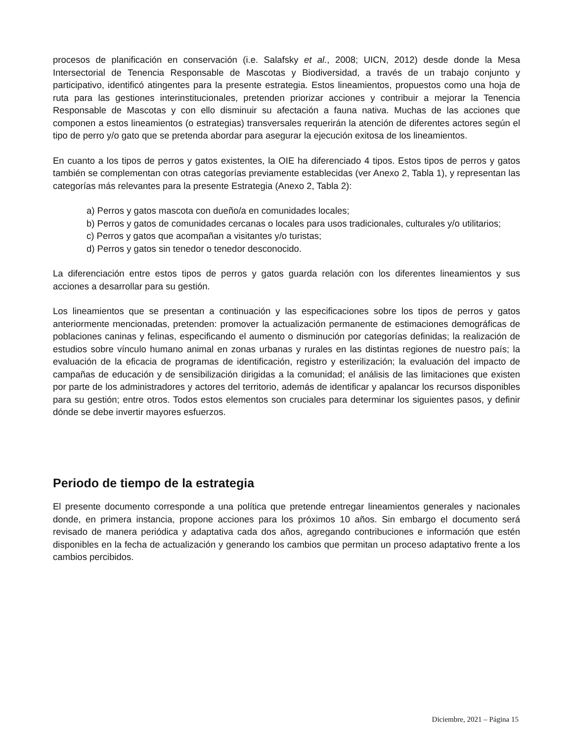procesos de planificación en conservación (i.e. Salafsky et al., 2008; UICN, 2012) desde donde la Mesa Intersectorial de Tenencia Responsable de Mascotas y Biodiversidad, a través de un trabajo conjunto y participativo, identificó atingentes para la presente estrategia. Estos lineamientos, propuestos como una hoja de ruta para las gestiones interinstitucionales, pretenden priorizar acciones y contribuir a mejorar la Tenencia Responsable de Mascotas y con ello disminuir su afectación a fauna nativa. Muchas de las acciones que componen a estos lineamientos (o estrategias) transversales requerirán la atención de diferentes actores según el tipo de perro y/o gato que se pretenda abordar para asegurar la ejecución exitosa de los lineamientos.
En cuanto a los tipos de perros y gatos existentes, la OIE ha diferenciado 4 tipos. Estos tipos de perros y gatos también se complementan con otras categorías previamente establecidas (ver Anexo 2, Tabla 1), y representan las categorías más relevantes para la presente Estrategia (Anexo 2, Tabla 2):
a) Perros y gatos mascota con dueño/a en comunidades locales;
b) Perros y gatos de comunidades cercanas o locales para usos tradicionales, culturales y/o utilitarios;
c) Perros y gatos que acompañan a visitantes y/o turistas;
d) Perros y gatos sin tenedor o tenedor desconocido.
La diferenciación entre estos tipos de perros y gatos guarda relación con los diferentes lineamientos y sus acciones a desarrollar para su gestión.
Los lineamientos que se presentan a continuación y las especificaciones sobre los tipos de perros y gatos anteriormente mencionadas, pretenden: promover la actualización permanente de estimaciones demográficas de poblaciones caninas y felinas, especificando el aumento o disminución por categorías definidas; la realización de estudios sobre vínculo humano animal en zonas urbanas y rurales en las distintas regiones de nuestro país; la evaluación de la eficacia de programas de identificación, registro y esterilización; la evaluación del impacto de campañas de educación y de sensibilización dirigidas a la comunidad; el análisis de las limitaciones que existen por parte de los administradores y actores del territorio, además de identificar y apalancar los recursos disponibles para su gestión; entre otros. Todos estos elementos son cruciales para determinar los siguientes pasos, y definir dónde se debe invertir mayores esfuerzos.
Periodo de tiempo de la estrategia
El presente documento corresponde a una política que pretende entregar lineamientos generales y nacionales donde, en primera instancia, propone acciones para los próximos 10 años. Sin embargo el documento será revisado de manera periódica y adaptativa cada dos años, agregando contribuciones e información que estén disponibles en la fecha de actualización y generando los cambios que permitan un proceso adaptativo frente a los cambios percibidos.
Diciembre, 2021 – Página 15